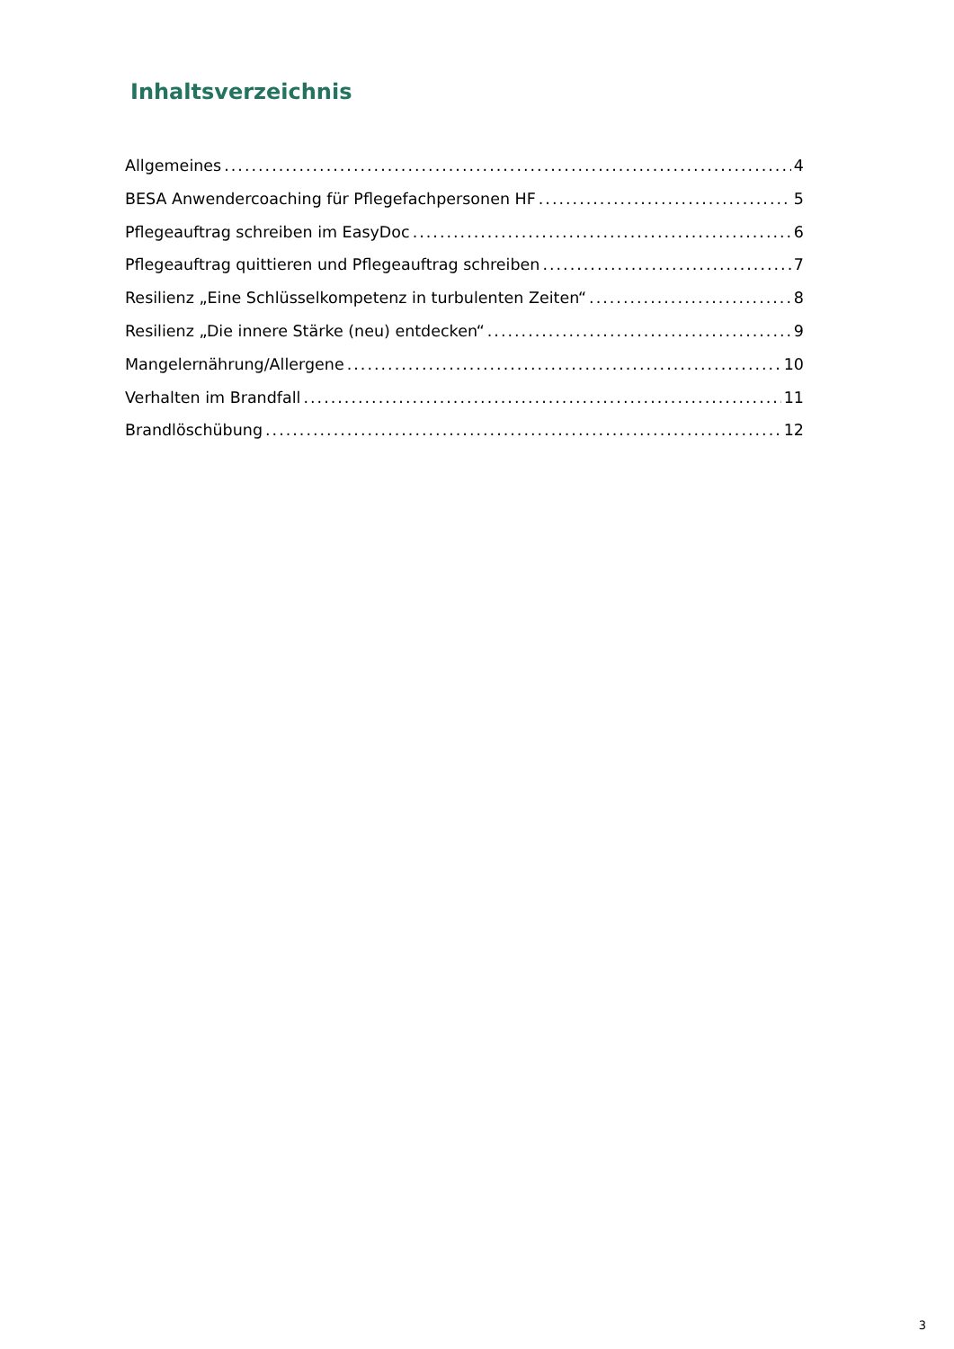Inhaltsverzeichnis
Allgemeines 4
BESA Anwendercoaching für Pflegefachpersonen HF 5
Pflegeauftrag schreiben im EasyDoc 6
Pflegeauftrag quittieren und Pflegeauftrag schreiben 7
Resilienz „Eine Schlüsselkompetenz in turbulenten Zeiten“ 8
Resilienz „Die innere Stärke (neu) entdecken“ 9
Mangelernährung/Allergene 10
Verhalten im Brandfall 11
Brandlöschübung 12
3